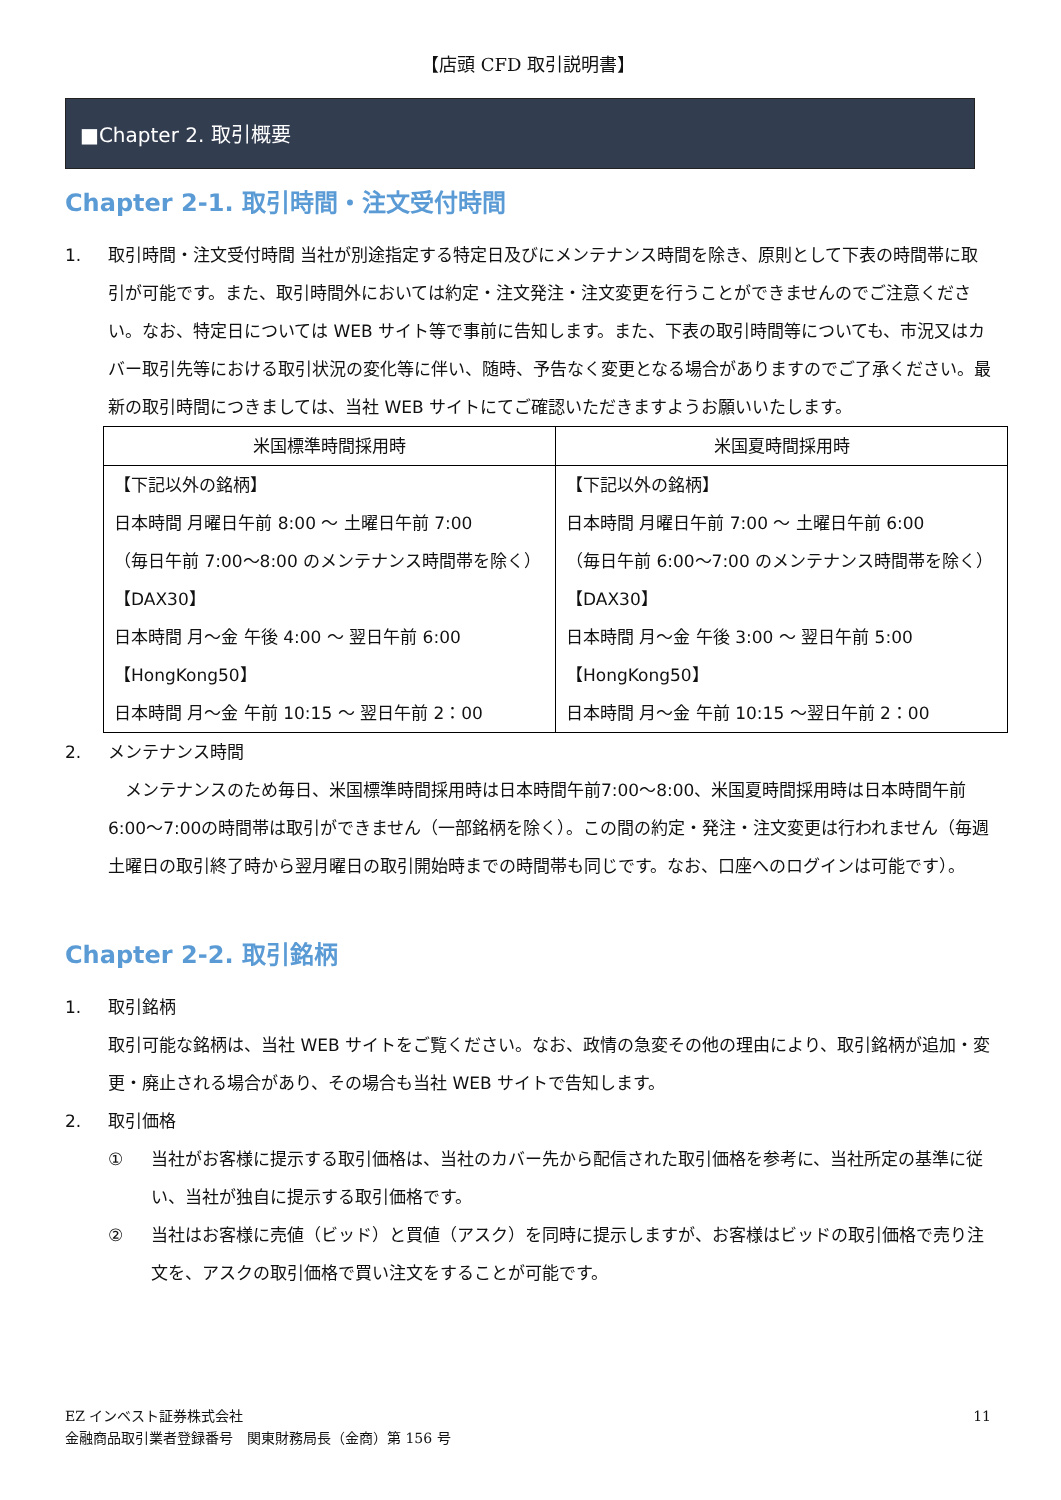【店頭 CFD 取引説明書】
■Chapter 2. 取引概要
Chapter 2-1. 取引時間・注文受付時間
1. 取引時間・注文受付時間 当社が別途指定する特定日及びにメンテナンス時間を除き、原則として下表の時間帯に取引が可能です。また、取引時間外においては約定・注文発注・注文変更を行うことができませんのでご注意ください。なお、特定日については WEB サイト等で事前に告知します。また、下表の取引時間等についても、市況又はカバー取引先等における取引状況の変化等に伴い、随時、予告なく変更となる場合がありますのでご了承ください。最新の取引時間につきましては、当社 WEB サイトにてご確認いただきますようお願いいたします。
| 米国標準時間採用時 | 米国夏時間採用時 |
| --- | --- |
| 【下記以外の銘柄】 日本時間 月曜日午前 8:00 ～ 土曜日午前 7:00 （毎日午前 7:00～8:00 のメンテナンス時間帯を除く） 【DAX30】 日本時間 月～金 午後 4:00 ～ 翌日午前 6:00 【HongKong50】 日本時間 月～金 午前 10:15 ～ 翌日午前 2：00 | 【下記以外の銘柄】 日本時間 月曜日午前 7:00 ～ 土曜日午前 6:00 （毎日午前 6:00～7:00 のメンテナンス時間帯を除く） 【DAX30】 日本時間 月～金 午後 3:00 ～ 翌日午前 5:00 【HongKong50】 日本時間 月～金 午前 10:15 ～翌日午前 2：00 |
2. メンテナンス時間
　メンテナンスのため毎日、米国標準時間採用時は日本時間午前7:00～8:00、米国夏時間採用時は日本時間午前6:00～7:00の時間帯は取引ができません（一部銘柄を除く）。この間の約定・発注・注文変更は行われません（毎週土曜日の取引終了時から翌月曜日の取引開始時までの時間帯も同じです。なお、口座へのログインは可能です）。
Chapter 2-2. 取引銘柄
1. 取引銘柄
取引可能な銘柄は、当社 WEB サイトをご覧ください。なお、政情の急変その他の理由により、取引銘柄が追加・変更・廃止される場合があり、その場合も当社 WEB サイトで告知します。
2. 取引価格
① 当社がお客様に提示する取引価格は、当社のカバー先から配信された取引価格を参考に、当社所定の基準に従い、当社が独自に提示する取引価格です。
② 当社はお客様に売値（ビッド）と買値（アスク）を同時に提示しますが、お客様はビッドの取引価格で売り注文を、アスクの取引価格で買い注文をすることが可能です。
EZ インベスト証券株式会社
金融商品取引業者登録番号　関東財務局長（金商）第 156 号
11